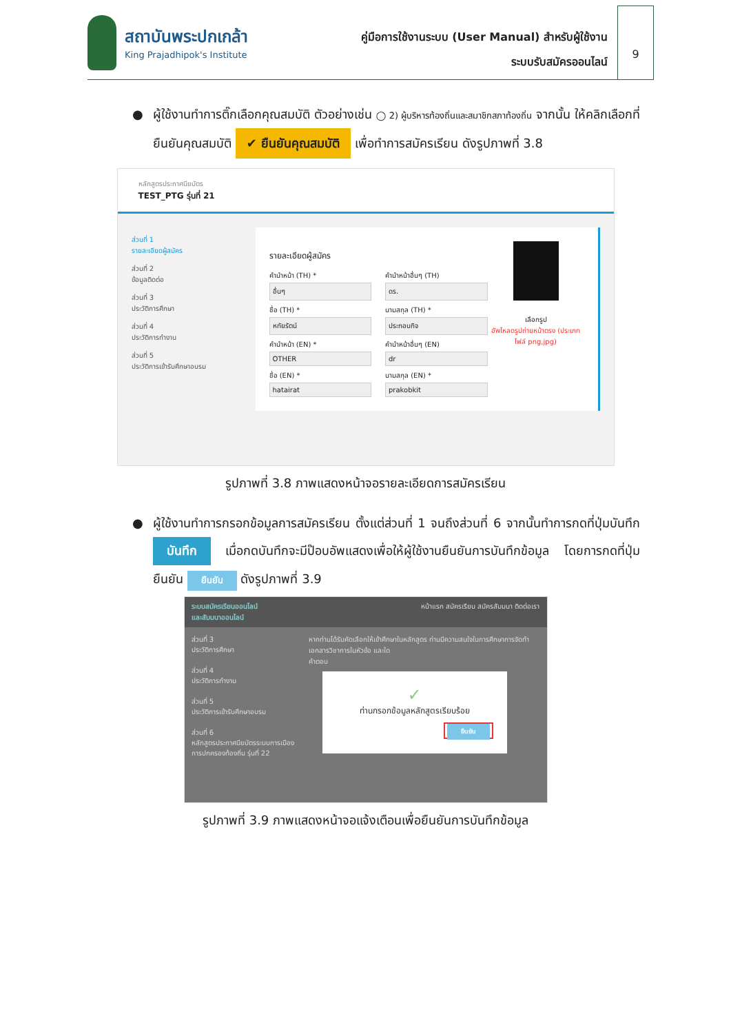สถาบันพระปกเกล้า
King Prajadhipok's Institute
คู่มือการใช้งานระบบ (User Manual) สำหรับผู้ใช้งาน
ระบบรับสมัครออนไลน์
9
● ผู้ใช้งานทำการติ๊กเลือกคุณสมบัติ ตัวอย่างเช่น ◯ 2) ผู้บริหารท้องถิ่นและสมาชิกสภาท้องถิ่น จากนั้น ให้คลิกเลือกที่ ยืนยันคุณสมบัติ ✔ ยืนยันคุณสมบัติ เพื่อทำการสมัครเรียน ดังรูปภาพที่ 3.8
หลักสูตรประกาศนียบัตร
TEST_PTG รุ่นที่ 21
ส่วนที่ 1
รายละเอียดผู้สมัคร
ส่วนที่ 2
ข้อมูลติดต่อ
ส่วนที่ 3
ประวัติการศึกษา
ส่วนที่ 4
ประวัติการทำงาน
ส่วนที่ 5
ประวัติการเข้ารับศึกษาอบรม
รายละเอียดผู้สมัคร
คำนำหน้า (TH) *
อื่นๆ
คำนำหน้าอื่นๆ (TH)
ดร.
ชื่อ (TH) *
หทัยรัตน์
นามสกุล (TH) *
ประกอบกิจ
คำนำหน้า (EN) *
OTHER
คำนำหน้าอื่นๆ (EN)
dr
ชื่อ (EN) *
hatairat
นามสกุล (EN) *
prakobkit
เลือกรูป
อัพโหลดรูปถ่ายหน้าตรง (ประเภทไฟล์ png,jpg)
รูปภาพที่ 3.8 ภาพแสดงหน้าจอรายละเอียดการสมัครเรียน
● ผู้ใช้งานทำการกรอกข้อมูลการสมัครเรียน ตั้งแต่ส่วนที่ 1 จนถึงส่วนที่ 6 จากนั้นทำการกดที่ปุ่มบันทึก บันทึก เมื่อกดบันทึกจะมีป๊อบอัพแสดงเพื่อให้ผู้ใช้งานยืนยันการบันทึกข้อมูล โดยการกดที่ปุ่มยืนยัน ยืนยัน ดังรูปภาพที่ 3.9
ระบบสมัครเรียนออนไลน์
และสัมมนาออนไลน์ หน้าแรก สมัครเรียน สมัครสัมมนา ติดต่อเรา
ส่วนที่ 3
ประวัติการศึกษา
ส่วนที่ 4
ประวัติการทำงาน
ส่วนที่ 5
ประวัติการเข้ารับศึกษาอบรม
ส่วนที่ 6
หลักสูตรประกาศนียบัตรระบบการเมืองการปกครองท้องถิ่น รุ่นที่ 22
หากท่านได้รับคัดเลือกให้เข้าศึกษาในหลักสูตร ท่านมีความสนใจในการศึกษาการจัดทำเอกสารวิชาการในหัวข้อ และใด
คำตอบ
✓
ท่านกรอกข้อมูลหลักสูตรเรียบร้อย
ยืนยัน
รูปภาพที่ 3.9 ภาพแสดงหน้าจอแจ้งเตือนเพื่อยืนยันการบันทึกข้อมูล